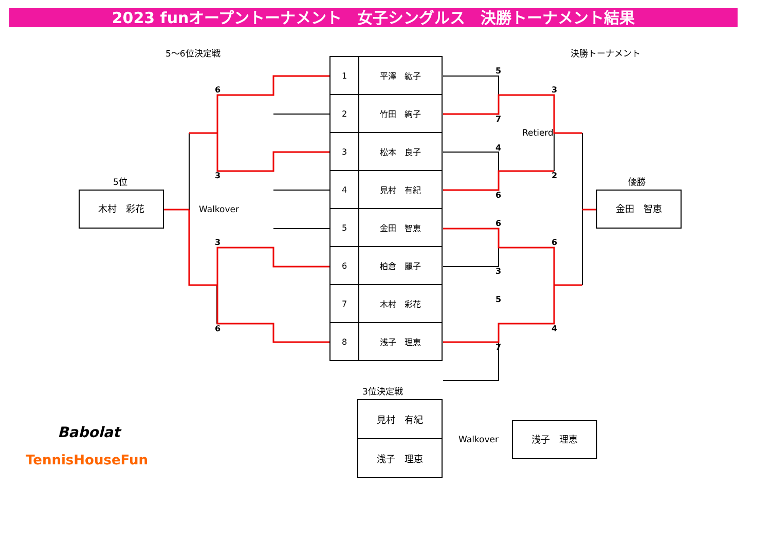2023 funオープントーナメント　女子シングルス　決勝トーナメント結果
5～6位決定戦 決勝トーナメント
| 1 | 平澤 紘子 |
| 2 | 竹田 絢子 |
| 3 | 松本 良子 |
| 4 | 見村 有紀 |
| 5 | 金田 智恵 |
| 6 | 柏倉 麗子 |
| 7 | 木村 彩花 |
| 8 | 浅子 理恵 |
6
3
3
6
5
7
4
6
6
3
5
7
3
2
6
4
Walkover
Retierd
5位
木村　彩花
優勝
金田　智恵
3位決定戦
| 見村 有紀 |
| 浅子 理恵 |
Walkover
浅子　理恵
Babolat
TennisHouseFun